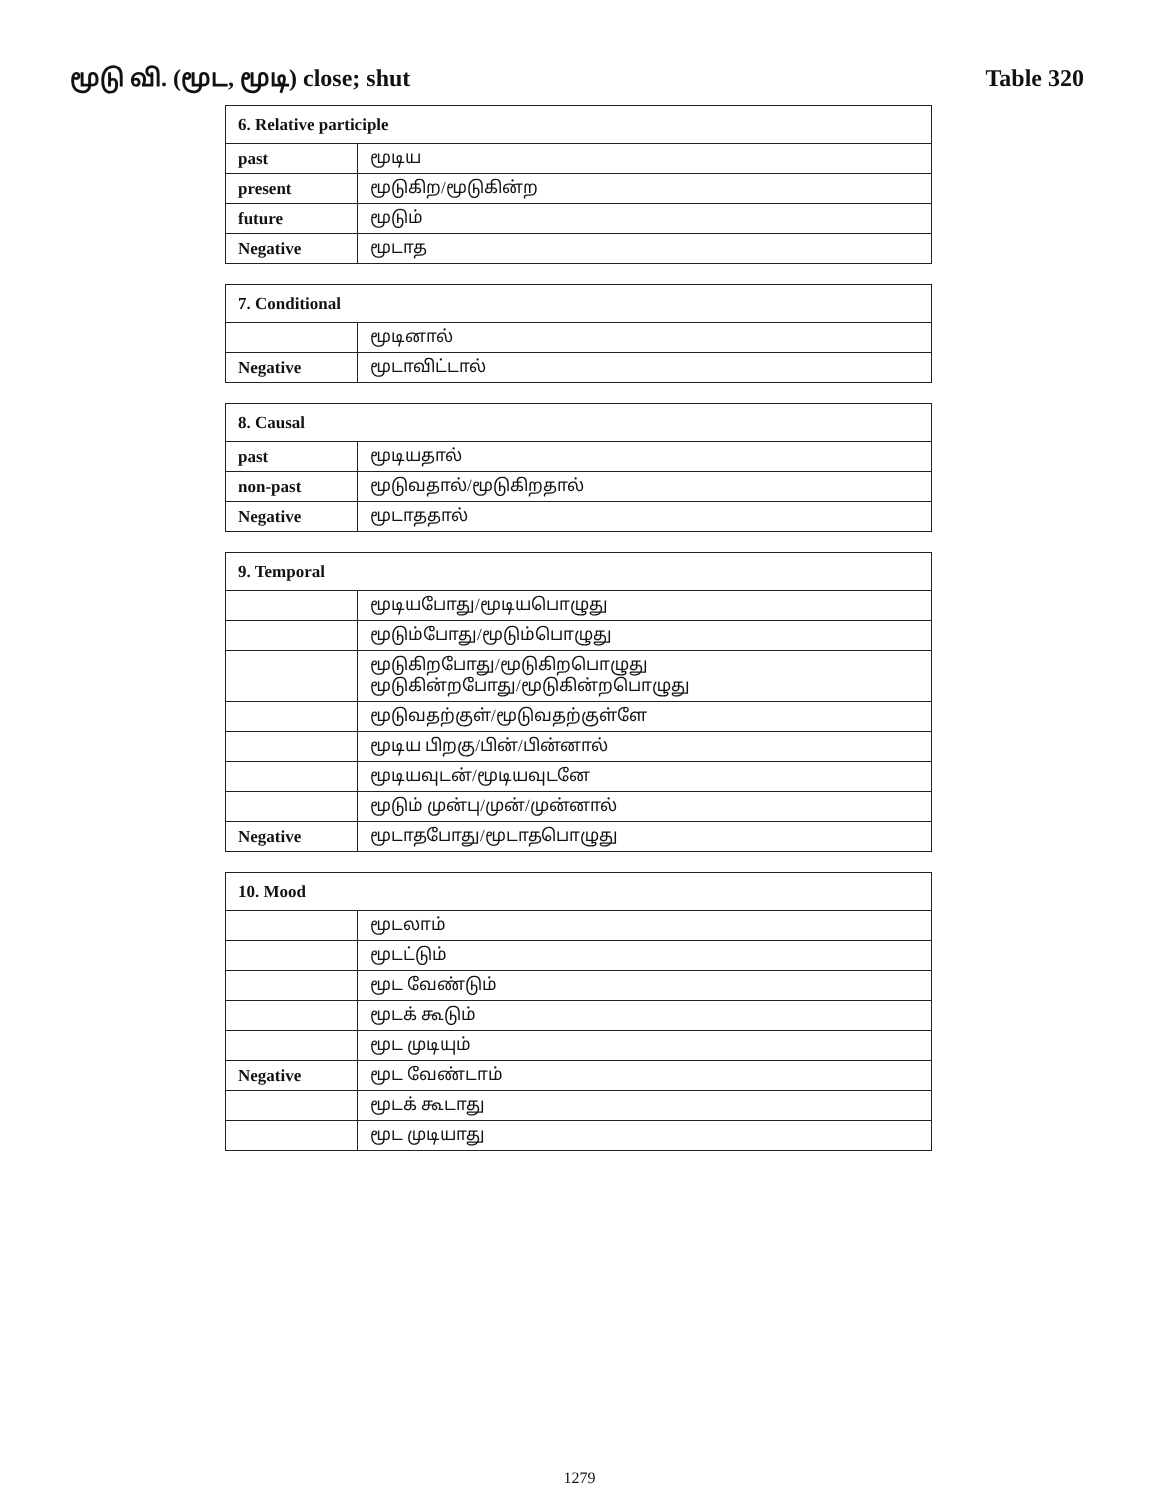மூடு வி. (மூட, மூடி) close; shut Table 320
| 6. Relative participle | |
| --- | --- |
| past | மூடிய |
| present | மூடுகிற/மூடுகின்ற |
| future | மூடும் |
| Negative | மூடாத |
| 7. Conditional | |
| --- | --- |
| | மூடினால் |
| Negative | மூடாவிட்டால் |
| 8. Causal | |
| --- | --- |
| past | மூடியதால் |
| non-past | மூடுவதால்/மூடுகிறதால் |
| Negative | மூடாததால் |
| 9. Temporal | |
| --- | --- |
| | மூடியபோது/மூடியபொழுது |
| | மூடும்போது/மூடும்பொழுது |
| | மூடுகிறபோது/மூடுகிறபொழுது மூடுகின்றபோது/மூடுகின்றபொழுது |
| | மூடுவதற்குள்/மூடுவதற்குள்ளே |
| | மூடிய பிறகு/பின்/பின்னால் |
| | மூடியவுடன்/மூடியவுடனே |
| | மூடும் முன்பு/முன்/முன்னால் |
| Negative | மூடாதபோது/மூடாதபொழுது |
| 10. Mood | |
| --- | --- |
| | மூடலாம் |
| | மூடட்டும் |
| | மூட வேண்டும் |
| | மூடக் கூடும் |
| | மூட முடியும் |
| Negative | மூட வேண்டாம் |
| | மூடக் கூடாது |
| | மூட முடியாது |
1279